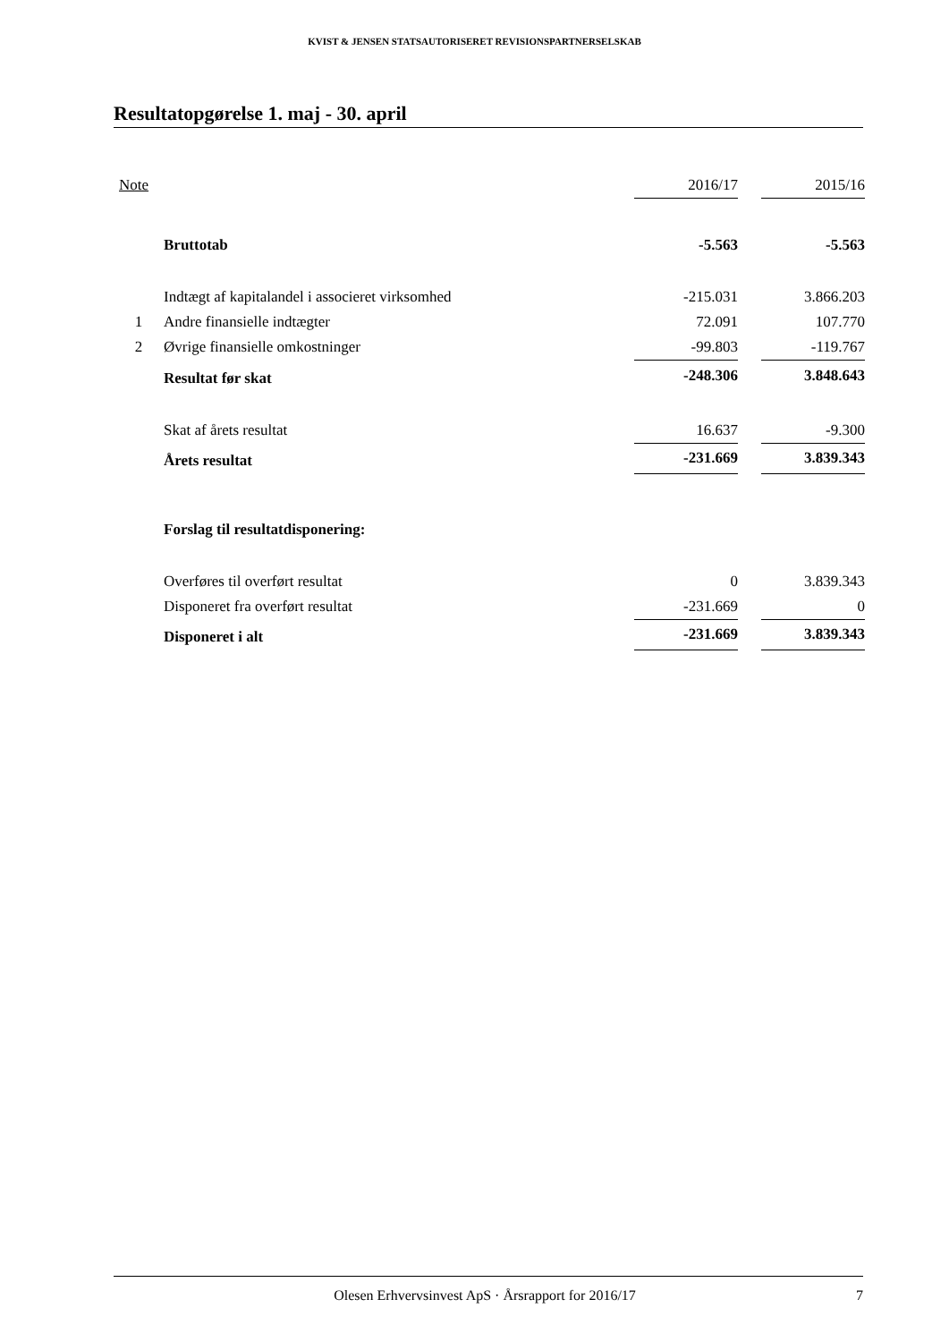KVIST & JENSEN STATSAUTORISERET REVISIONSPARTNERSELSKAB
Resultatopgørelse 1. maj - 30. april
| Note | | 2016/17 | | 2015/16 |
| --- | --- | --- | --- | --- |
| | Bruttotab | -5.563 | | -5.563 |
| | Indtægt af kapitalandel i associeret virksomhed | -215.031 | | 3.866.203 |
| 1 | Andre finansielle indtægter | 72.091 | | 107.770 |
| 2 | Øvrige finansielle omkostninger | -99.803 | | -119.767 |
| | Resultat før skat | -248.306 | | 3.848.643 |
| | Skat af årets resultat | 16.637 | | -9.300 |
| | Årets resultat | -231.669 | | 3.839.343 |
| | Forslag til resultatdisponering: | | | |
| | Overføres til overført resultat | 0 | | 3.839.343 |
| | Disponeret fra overført resultat | -231.669 | | 0 |
| | Disponeret i alt | -231.669 | | 3.839.343 |
Olesen Erhvervsinvest ApS · Årsrapport for 2016/17 7